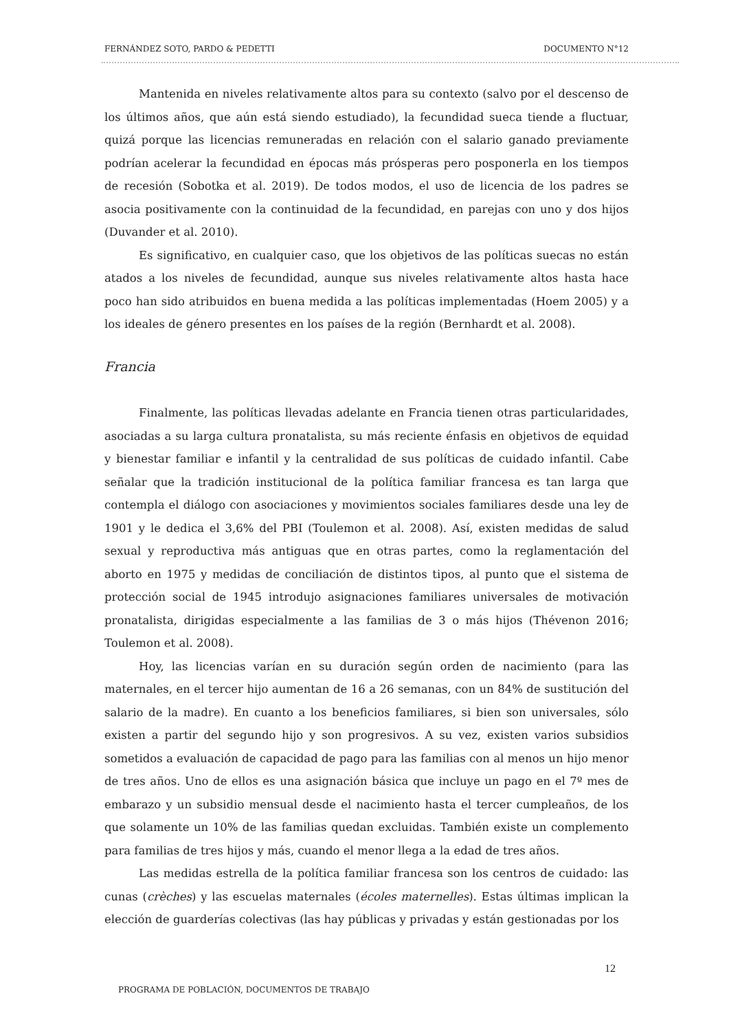FERNÁNDEZ SOTO, PARDO & PEDETTI DOCUMENTO N°12
Mantenida en niveles relativamente altos para su contexto (salvo por el descenso de los últimos años, que aún está siendo estudiado), la fecundidad sueca tiende a fluctuar, quizá porque las licencias remuneradas en relación con el salario ganado previamente podrían acelerar la fecundidad en épocas más prósperas pero posponerla en los tiempos de recesión (Sobotka et al. 2019). De todos modos, el uso de licencia de los padres se asocia positivamente con la continuidad de la fecundidad, en parejas con uno y dos hijos (Duvander et al. 2010).
Es significativo, en cualquier caso, que los objetivos de las políticas suecas no están atados a los niveles de fecundidad, aunque sus niveles relativamente altos hasta hace poco han sido atribuidos en buena medida a las políticas implementadas (Hoem 2005) y a los ideales de género presentes en los países de la región (Bernhardt et al. 2008).
Francia
Finalmente, las políticas llevadas adelante en Francia tienen otras particularidades, asociadas a su larga cultura pronatalista, su más reciente énfasis en objetivos de equidad y bienestar familiar e infantil y la centralidad de sus políticas de cuidado infantil. Cabe señalar que la tradición institucional de la política familiar francesa es tan larga que contempla el diálogo con asociaciones y movimientos sociales familiares desde una ley de 1901 y le dedica el 3,6% del PBI (Toulemon et al. 2008). Así, existen medidas de salud sexual y reproductiva más antiguas que en otras partes, como la reglamentación del aborto en 1975 y medidas de conciliación de distintos tipos, al punto que el sistema de protección social de 1945 introdujo asignaciones familiares universales de motivación pronatalista, dirigidas especialmente a las familias de 3 o más hijos (Thévenon 2016; Toulemon et al. 2008).
Hoy, las licencias varían en su duración según orden de nacimiento (para las maternales, en el tercer hijo aumentan de 16 a 26 semanas, con un 84% de sustitución del salario de la madre). En cuanto a los beneficios familiares, si bien son universales, sólo existen a partir del segundo hijo y son progresivos. A su vez, existen varios subsidios sometidos a evaluación de capacidad de pago para las familias con al menos un hijo menor de tres años. Uno de ellos es una asignación básica que incluye un pago en el 7º mes de embarazo y un subsidio mensual desde el nacimiento hasta el tercer cumpleaños, de los que solamente un 10% de las familias quedan excluidas. También existe un complemento para familias de tres hijos y más, cuando el menor llega a la edad de tres años.
Las medidas estrella de la política familiar francesa son los centros de cuidado: las cunas (crèches) y las escuelas maternales (écoles maternelles). Estas últimas implican la elección de guarderías colectivas (las hay públicas y privadas y están gestionadas por los
12
PROGRAMA DE POBLACIÓN, DOCUMENTOS DE TRABAJO